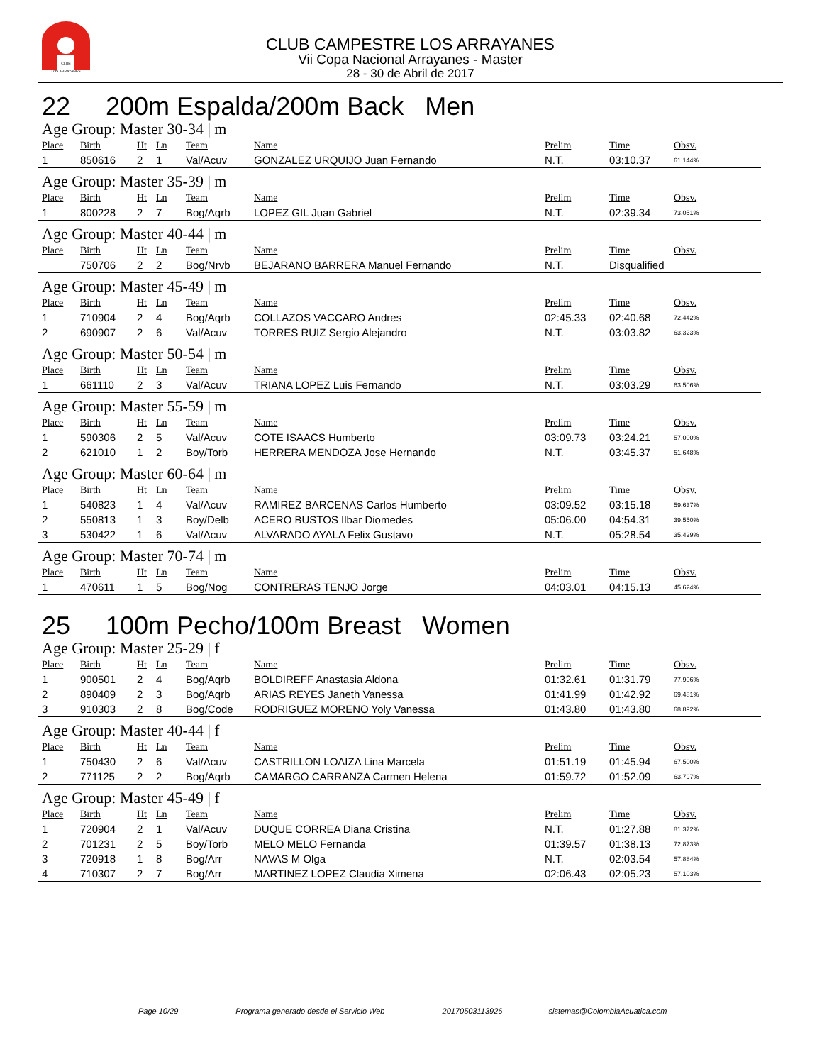CLUB
LOS ARRAYANES
CLUB CAMPESTRE LOS ARRAYANES
Vii Copa Nacional Arrayanes - Master
28 - 30 de Abril de 2017
22 200m Espalda/200m Back Men
Age Group: Master 30-34 | m
| Place | Birth | Ht | Ln | Team | Name | Prelim | Time | Obsv. |
| --- | --- | --- | --- | --- | --- | --- | --- | --- |
| 1 | 850616 | 2 | 1 | Val/Acuv | GONZALEZ URQUIJO Juan Fernando | N.T. | 03:10.37 | 61.144% |
Age Group: Master 35-39 | m
| Place | Birth | Ht | Ln | Team | Name | Prelim | Time | Obsv. |
| --- | --- | --- | --- | --- | --- | --- | --- | --- |
| 1 | 800228 | 2 | 7 | Bog/Aqrb | LOPEZ GIL Juan Gabriel | N.T. | 02:39.34 | 73.051% |
Age Group: Master 40-44 | m
| Place | Birth | Ht | Ln | Team | Name | Prelim | Time | Obsv. |
| --- | --- | --- | --- | --- | --- | --- | --- | --- |
| | 750706 | 2 | 2 | Bog/Nrvb | BEJARANO BARRERA Manuel Fernando | N.T. | Disqualified | |
Age Group: Master 45-49 | m
| Place | Birth | Ht | Ln | Team | Name | Prelim | Time | Obsv. |
| --- | --- | --- | --- | --- | --- | --- | --- | --- |
| 1 | 710904 | 2 | 4 | Bog/Aqrb | COLLAZOS VACCARO Andres | 02:45.33 | 02:40.68 | 72.442% |
| 2 | 690907 | 2 | 6 | Val/Acuv | TORRES RUIZ Sergio Alejandro | N.T. | 03:03.82 | 63.323% |
Age Group: Master 50-54 | m
| Place | Birth | Ht | Ln | Team | Name | Prelim | Time | Obsv. |
| --- | --- | --- | --- | --- | --- | --- | --- | --- |
| 1 | 661110 | 2 | 3 | Val/Acuv | TRIANA LOPEZ Luis Fernando | N.T. | 03:03.29 | 63.506% |
Age Group: Master 55-59 | m
| Place | Birth | Ht | Ln | Team | Name | Prelim | Time | Obsv. |
| --- | --- | --- | --- | --- | --- | --- | --- | --- |
| 1 | 590306 | 2 | 5 | Val/Acuv | COTE ISAACS Humberto | 03:09.73 | 03:24.21 | 57.000% |
| 2 | 621010 | 1 | 2 | Boy/Torb | HERRERA MENDOZA Jose Hernando | N.T. | 03:45.37 | 51.648% |
Age Group: Master 60-64 | m
| Place | Birth | Ht | Ln | Team | Name | Prelim | Time | Obsv. |
| --- | --- | --- | --- | --- | --- | --- | --- | --- |
| 1 | 540823 | 1 | 4 | Val/Acuv | RAMIREZ BARCENAS Carlos Humberto | 03:09.52 | 03:15.18 | 59.637% |
| 2 | 550813 | 1 | 3 | Boy/Delb | ACERO BUSTOS Ilbar Diomedes | 05:06.00 | 04:54.31 | 39.550% |
| 3 | 530422 | 1 | 6 | Val/Acuv | ALVARADO AYALA Felix Gustavo | N.T. | 05:28.54 | 35.429% |
Age Group: Master 70-74 | m
| Place | Birth | Ht | Ln | Team | Name | Prelim | Time | Obsv. |
| --- | --- | --- | --- | --- | --- | --- | --- | --- |
| 1 | 470611 | 1 | 5 | Bog/Nog | CONTRERAS TENJO Jorge | 04:03.01 | 04:15.13 | 45.624% |
25 100m Pecho/100m Breast Women
Age Group: Master 25-29 | f
| Place | Birth | Ht | Ln | Team | Name | Prelim | Time | Obsv. |
| --- | --- | --- | --- | --- | --- | --- | --- | --- |
| 1 | 900501 | 2 | 4 | Bog/Aqrb | BOLDIREFF Anastasia Aldona | 01:32.61 | 01:31.79 | 77.906% |
| 2 | 890409 | 2 | 3 | Bog/Aqrb | ARIAS REYES Janeth Vanessa | 01:41.99 | 01:42.92 | 69.481% |
| 3 | 910303 | 2 | 8 | Bog/Code | RODRIGUEZ MORENO Yoly Vanessa | 01:43.80 | 01:43.80 | 68.892% |
Age Group: Master 40-44 | f
| Place | Birth | Ht | Ln | Team | Name | Prelim | Time | Obsv. |
| --- | --- | --- | --- | --- | --- | --- | --- | --- |
| 1 | 750430 | 2 | 6 | Val/Acuv | CASTRILLON LOAIZA Lina Marcela | 01:51.19 | 01:45.94 | 67.500% |
| 2 | 771125 | 2 | 2 | Bog/Aqrb | CAMARGO CARRANZA Carmen Helena | 01:59.72 | 01:52.09 | 63.797% |
Age Group: Master 45-49 | f
| Place | Birth | Ht | Ln | Team | Name | Prelim | Time | Obsv. |
| --- | --- | --- | --- | --- | --- | --- | --- | --- |
| 1 | 720904 | 2 | 1 | Val/Acuv | DUQUE CORREA Diana Cristina | N.T. | 01:27.88 | 81.372% |
| 2 | 701231 | 2 | 5 | Boy/Torb | MELO MELO Fernanda | 01:39.57 | 01:38.13 | 72.873% |
| 3 | 720918 | 1 | 8 | Bog/Arr | NAVAS M Olga | N.T. | 02:03.54 | 57.884% |
| 4 | 710307 | 2 | 7 | Bog/Arr | MARTINEZ LOPEZ Claudia Ximena | 02:06.43 | 02:05.23 | 57.103% |
Page 10/29 Programa generado desde el Servicio Web 20170503113926 sistemas@ColombiaAcuatica.com